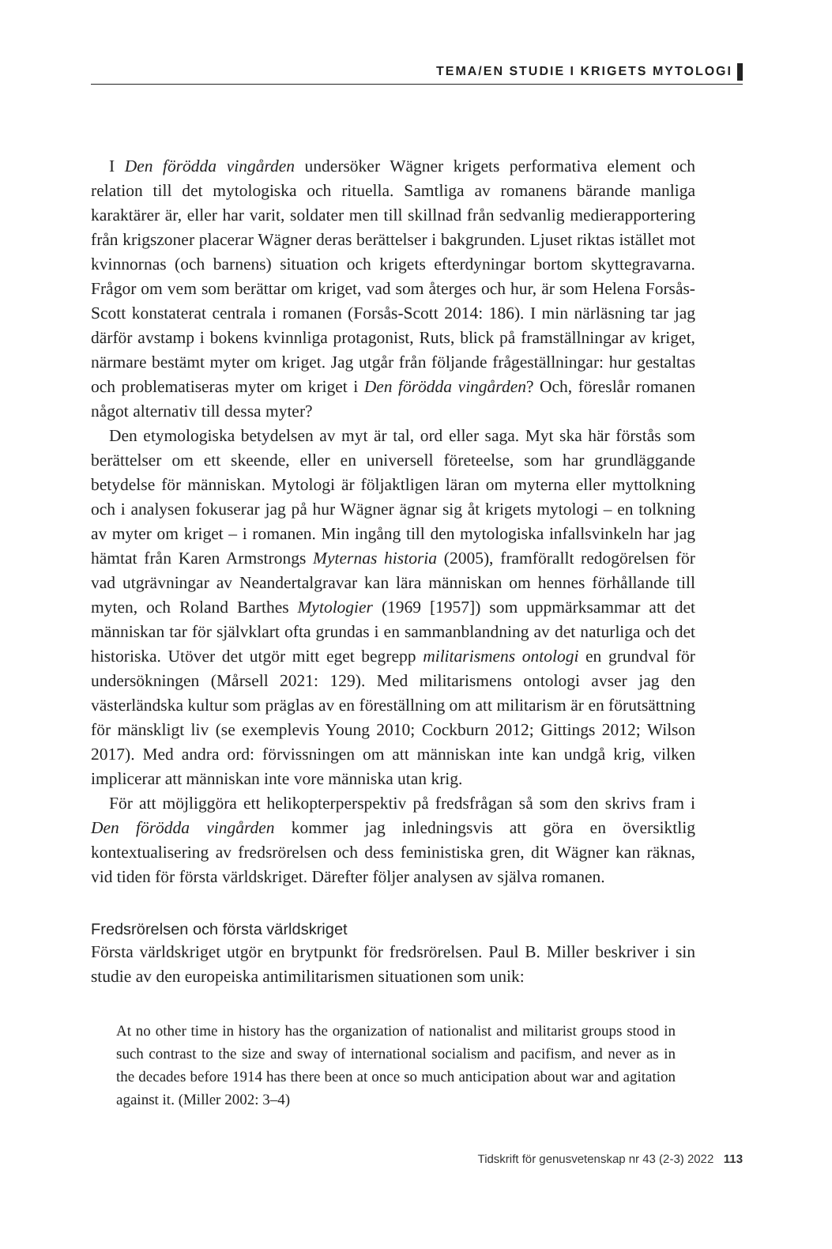TEMA/EN STUDIE I KRIGETS MYTOLOGI
I Den förödda vingården undersöker Wägner krigets performativa element och relation till det mytologiska och rituella. Samtliga av romanens bärande manliga karaktärer är, eller har varit, soldater men till skillnad från sedvanlig medierapportering från krigszoner placerar Wägner deras berättelser i bakgrunden. Ljuset riktas istället mot kvinnornas (och barnens) situation och krigets efterdyningar bortom skyttegravarna. Frågor om vem som berättar om kriget, vad som återges och hur, är som Helena Forsås-Scott konstaterat centrala i romanen (Forsås-Scott 2014: 186). I min närläsning tar jag därför avstamp i bokens kvinnliga protagonist, Ruts, blick på framställningar av kriget, närmare bestämt myter om kriget. Jag utgår från följande frågeställningar: hur gestaltas och problematiseras myter om kriget i Den förödda vingården? Och, föreslår romanen något alternativ till dessa myter?
Den etymologiska betydelsen av myt är tal, ord eller saga. Myt ska här förstås som berättelser om ett skeende, eller en universell företeelse, som har grundläggande betydelse för människan. Mytologi är följaktligen läran om myterna eller myttolkning och i analysen fokuserar jag på hur Wägner ägnar sig åt krigets mytologi – en tolkning av myter om kriget – i romanen. Min ingång till den mytologiska infallsvinkeln har jag hämtat från Karen Armstrongs Myternas historia (2005), framförallt redogörelsen för vad utgrävningar av Neandertalgravar kan lära människan om hennes förhållande till myten, och Roland Barthes Mytologier (1969 [1957]) som uppmärksammar att det människan tar för självklart ofta grundas i en sammanblandning av det naturliga och det historiska. Utöver det utgör mitt eget begrepp militarismens ontologi en grundval för undersökningen (Mårsell 2021: 129). Med militarismens ontologi avser jag den västerländska kultur som präglas av en föreställning om att militarism är en förutsättning för mänskligt liv (se exemplevis Young 2010; Cockburn 2012; Gittings 2012; Wilson 2017). Med andra ord: förvissningen om att människan inte kan undgå krig, vilken implicerar att människan inte vore människa utan krig.
För att möjliggöra ett helikopterperspektiv på fredsfrågan så som den skrivs fram i Den förödda vingården kommer jag inledningsvis att göra en översiktlig kontextualisering av fredsrörelsen och dess feministiska gren, dit Wägner kan räknas, vid tiden för första världskriget. Därefter följer analysen av själva romanen.
Fredsrörelsen och första världskriget
Första världskriget utgör en brytpunkt för fredsrörelsen. Paul B. Miller beskriver i sin studie av den europeiska antimilitarismen situationen som unik:
At no other time in history has the organization of nationalist and militarist groups stood in such contrast to the size and sway of international socialism and pacifism, and never as in the decades before 1914 has there been at once so much anticipation about war and agitation against it. (Miller 2002: 3–4)
Tidskrift för genusvetenskap nr 43 (2-3) 2022 113